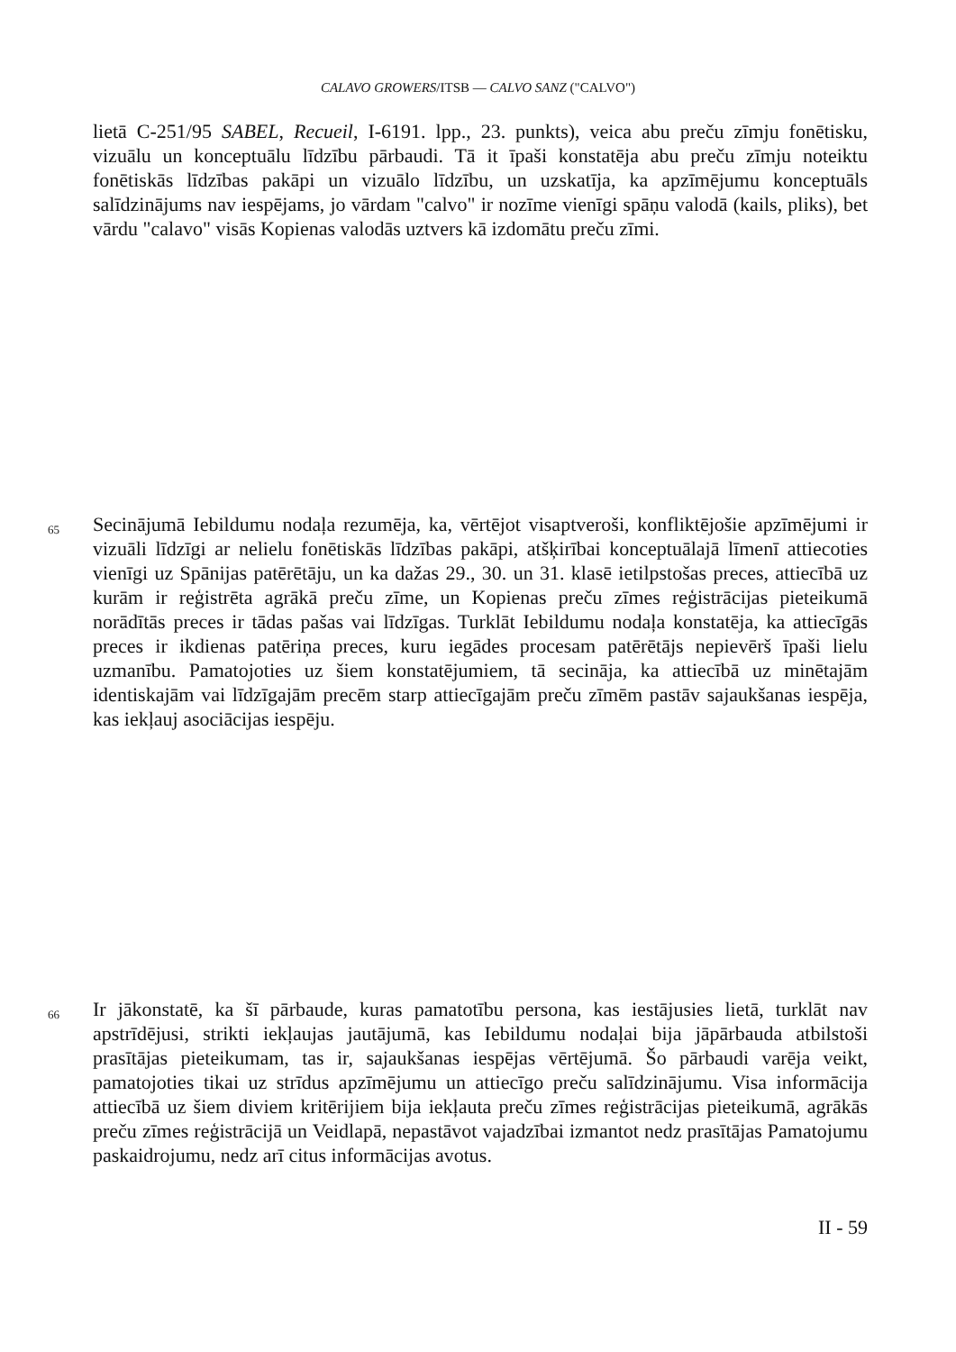CALAVO GROWERS/ITSB — CALVO SANZ ("CALVO")
lietā C-251/95 SABEL, Recueil, I-6191. lpp., 23. punkts), veica abu preču zīmju fonētisku, vizuālu un konceptuālu līdzību pārbaudi. Tā it īpaši konstatēja abu preču zīmju noteiktu fonētiskās līdzības pakāpi un vizuālo līdzību, un uzskatīja, ka apzīmējumu konceptuāls salīdzinājums nav iespējams, jo vārdam "calvo" ir nozīme vienīgi spāņu valodā (kails, pliks), bet vārdu "calavo" visās Kopienas valodās uztvers kā izdomātu preču zīmi.
65
Secinājumā Iebildumu nodaļa rezumēja, ka, vērtējot visaptveroši, konfliktējošie apzīmējumi ir vizuāli līdzīgi ar nelielu fonētiskās līdzības pakāpi, atšķirībai konceptuālajā līmenī attiecoties vienīgi uz Spānijas patērētāju, un ka dažas 29., 30. un 31. klasē ietilpstošas preces, attiecībā uz kurām ir reģistrēta agrākā preču zīme, un Kopienas preču zīmes reģistrācijas pieteikumā norādītās preces ir tādas pašas vai līdzīgas. Turklāt Iebildumu nodaļa konstatēja, ka attiecīgās preces ir ikdienas patēriņa preces, kuru iegādes procesam patērētājs nepievērš īpaši lielu uzmanību. Pamatojoties uz šiem konstatējumiem, tā secināja, ka attiecībā uz minētajām identiskajām vai līdzīgajām precēm starp attiecīgajām preču zīmēm pastāv sajaukšanas iespēja, kas iekļauj asociācijas iespēju.
66
Ir jākonstatē, ka šī pārbaude, kuras pamatotību persona, kas iestājusies lietā, turklāt nav apstrīdējusi, strikti iekļaujas jautājumā, kas Iebildumu nodaļai bija jāpārbauda atbilstoši prasītājas pieteikumam, tas ir, sajaukšanas iespējas vērtējumā. Šo pārbaudi varēja veikt, pamatojoties tikai uz strīdus apzīmējumu un attiecīgo preču salīdzinājumu. Visa informācija attiecībā uz šiem diviem kritērijiem bija iekļauta preču zīmes reģistrācijas pieteikumā, agrākās preču zīmes reģistrācijā un Veidlapā, nepastāvot vajadzībai izmantot nedz prasītājas Pamatojumu paskaidrojumu, nedz arī citus informācijas avotus.
II - 59